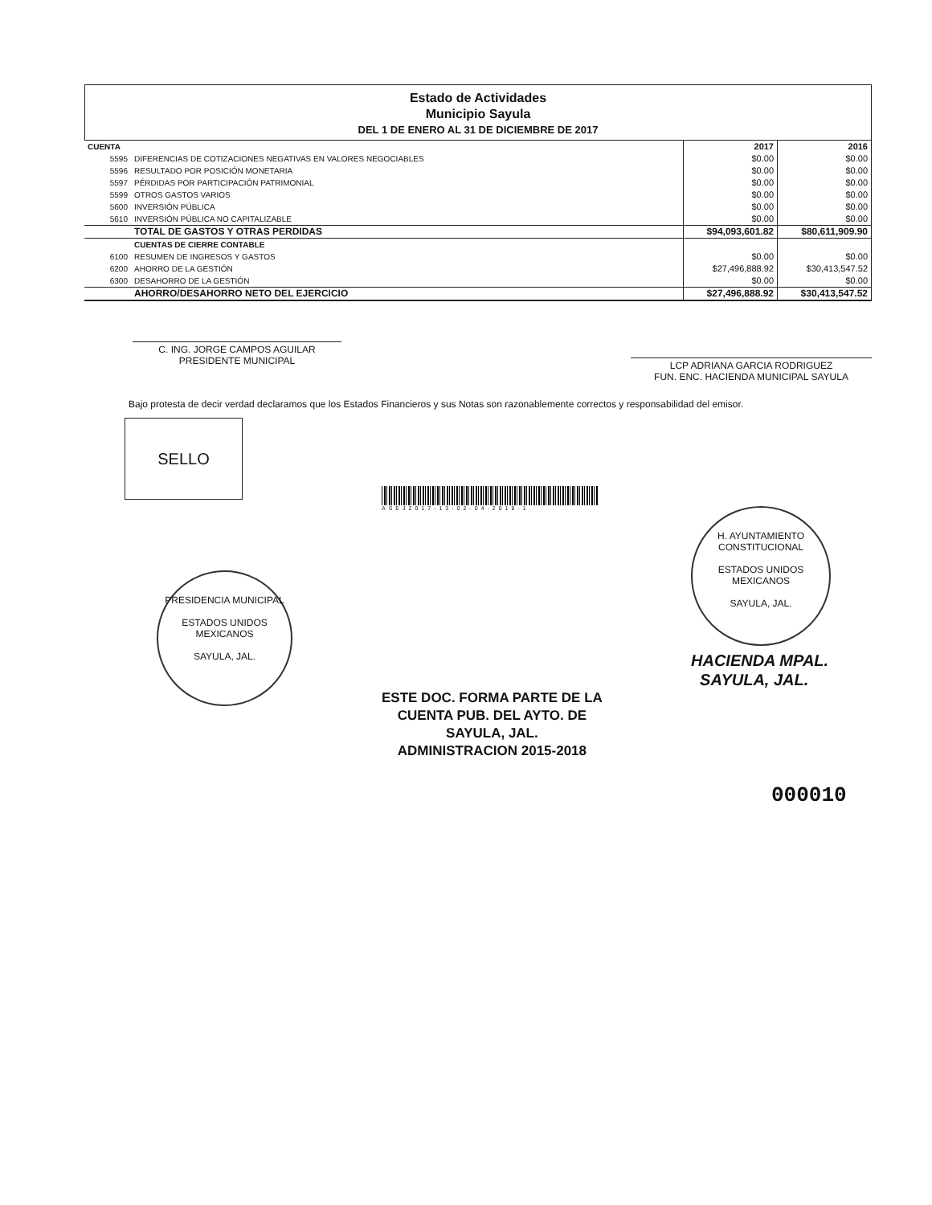Estado de Actividades
Municipio Sayula
DEL 1 DE ENERO AL 31 DE DICIEMBRE DE 2017
| CUENTA | | 2017 | 2016 |
| --- | --- | --- | --- |
| 5595 | DIFERENCIAS DE COTIZACIONES NEGATIVAS EN VALORES NEGOCIABLES | $0.00 | $0.00 |
| 5596 | RESULTADO POR POSICIÓN MONETARIA | $0.00 | $0.00 |
| 5597 | PÉRDIDAS POR PARTICIPACIÓN PATRIMONIAL | $0.00 | $0.00 |
| 5599 | OTROS GASTOS VARIOS | $0.00 | $0.00 |
| 5600 | INVERSIÓN PÚBLICA | $0.00 | $0.00 |
| 5610 | INVERSIÓN PÚBLICA NO CAPITALIZABLE | $0.00 | $0.00 |
| | TOTAL DE GASTOS Y OTRAS PERDIDAS | $94,093,601.82 | $80,611,909.90 |
| | CUENTAS DE CIERRE CONTABLE | | |
| 6100 | RESUMEN DE INGRESOS Y GASTOS | $0.00 | $0.00 |
| 6200 | AHORRO DE LA GESTIÓN | $27,496,888.92 | $30,413,547.52 |
| 6300 | DESAHORRO DE LA GESTIÓN | $0.00 | $0.00 |
| | AHORRO/DESAHORRO NETO DEL EJERCICIO | $27,496,888.92 | $30,413,547.52 |
C. ING. JORGE CAMPOS AGUILAR
PRESIDENTE MUNICIPAL
LCP ADRIANA GARCIA RODRIGUEZ
FUN. ENC. HACIENDA MUNICIPAL SAYULA
Bajo protesta de decir verdad declaramos que los Estados Financieros y sus Notas son razonablemente correctos y responsabilidad del emisor.
SELLO
ASEJ2017-13-02-04-2018-1
PRESIDENCIA MUNICIPAL
ESTADOS UNIDOS MEXICANOS
SAYULA, JAL.
H. AYUNTAMIENTO CONSTITUCIONAL
ESTADOS UNIDOS MEXICANOS
SAYULA, JAL.
HACIENDA MPAL.
SAYULA, JAL.
ESTE DOC. FORMA PARTE DE LA
CUENTA PUB. DEL AYTO. DE
SAYULA, JAL.
ADMINISTRACION 2015-2018
000010